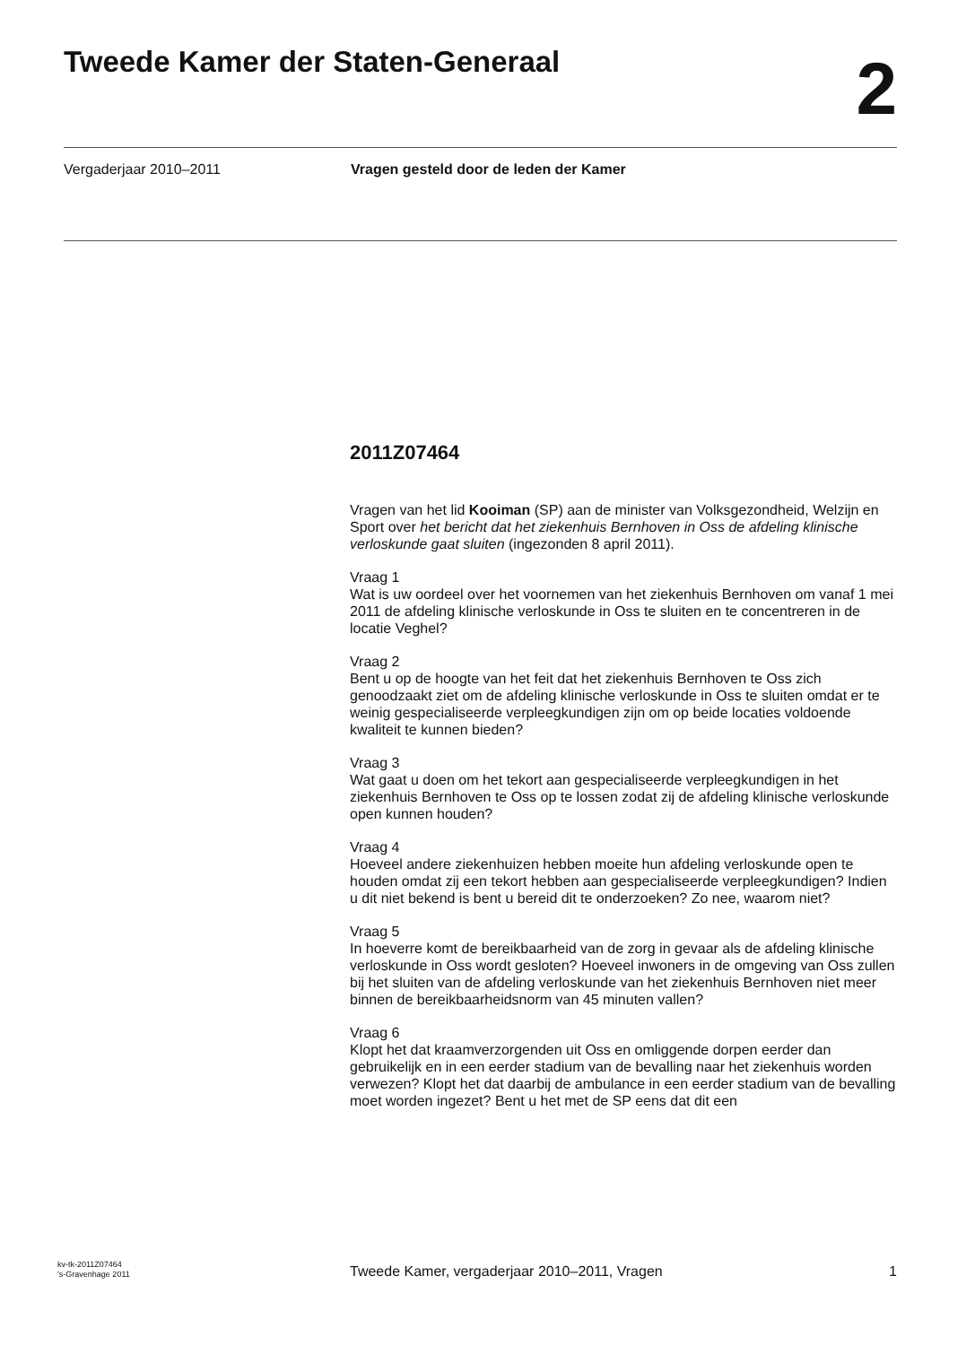Tweede Kamer der Staten-Generaal
2
Vergaderjaar 2010–2011 Vragen gesteld door de leden der Kamer
2011Z07464
Vragen van het lid Kooiman (SP) aan de minister van Volksgezondheid, Welzijn en Sport over het bericht dat het ziekenhuis Bernhoven in Oss de afdeling klinische verloskunde gaat sluiten (ingezonden 8 april 2011).
Vraag 1
Wat is uw oordeel over het voornemen van het ziekenhuis Bernhoven om vanaf 1 mei 2011 de afdeling klinische verloskunde in Oss te sluiten en te concentreren in de locatie Veghel?
Vraag 2
Bent u op de hoogte van het feit dat het ziekenhuis Bernhoven te Oss zich genoodzaakt ziet om de afdeling klinische verloskunde in Oss te sluiten omdat er te weinig gespecialiseerde verpleegkundigen zijn om op beide locaties voldoende kwaliteit te kunnen bieden?
Vraag 3
Wat gaat u doen om het tekort aan gespecialiseerde verpleegkundigen in het ziekenhuis Bernhoven te Oss op te lossen zodat zij de afdeling klinische verloskunde open kunnen houden?
Vraag 4
Hoeveel andere ziekenhuizen hebben moeite hun afdeling verloskunde open te houden omdat zij een tekort hebben aan gespecialiseerde verpleegkundigen? Indien u dit niet bekend is bent u bereid dit te onderzoeken? Zo nee, waarom niet?
Vraag 5
In hoeverre komt de bereikbaarheid van de zorg in gevaar als de afdeling klinische verloskunde in Oss wordt gesloten? Hoeveel inwoners in de omgeving van Oss zullen bij het sluiten van de afdeling verloskunde van het ziekenhuis Bernhoven niet meer binnen de bereikbaarheidsnorm van 45 minuten vallen?
Vraag 6
Klopt het dat kraamverzorgenden uit Oss en omliggende dorpen eerder dan gebruikelijk en in een eerder stadium van de bevalling naar het ziekenhuis worden verwezen? Klopt het dat daarbij de ambulance in een eerder stadium van de bevalling moet worden ingezet? Bent u het met de SP eens dat dit een
kv-tk-2011Z07464
’s-Gravenhage 2011
Tweede Kamer, vergaderjaar 2010–2011, Vragen
1